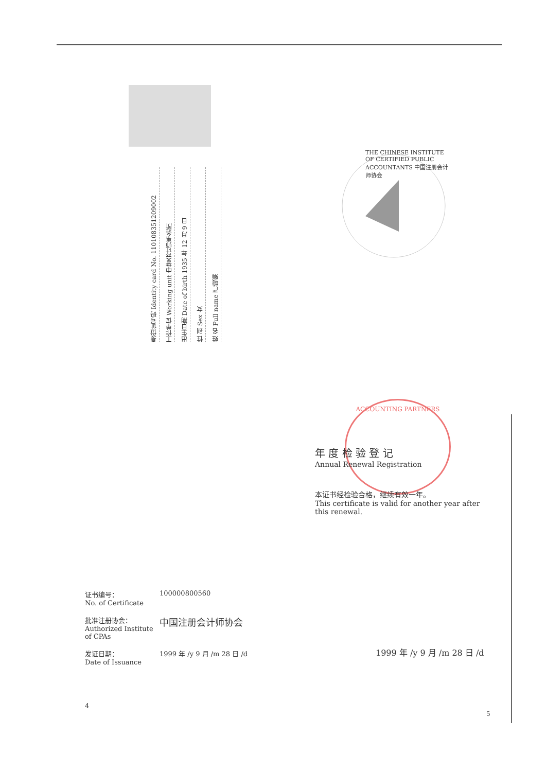姓 名 Full name 严绮娟
性 别 Sex 女
出生日期 Date of birth 1935 年 12 月 9 日
工作单位 Working unit 中誉会计师事务所
身份证号码 Identity card No. 110108351209002
THE CHINESE INSTITUTE OF CERTIFIED PUBLIC ACCOUNTANTS 中国注册会计师协会
ACCOUNTING PARTNERS
年 度 检 验 登 记
Annual Renewal Registration
本证书经检验合格，继续有效一年。
This certificate is valid for another year after this renewal.
证书编号：
No. of Certificate
100000800560
批准注册协会：
Authorized Institute of CPAs
中国注册会计师协会
发证日期：
Date of Issuance
1999 年 /y 9 月 /m 28 日 /d
4
1999 年 /y 9 月 /m 28 日 /d
5